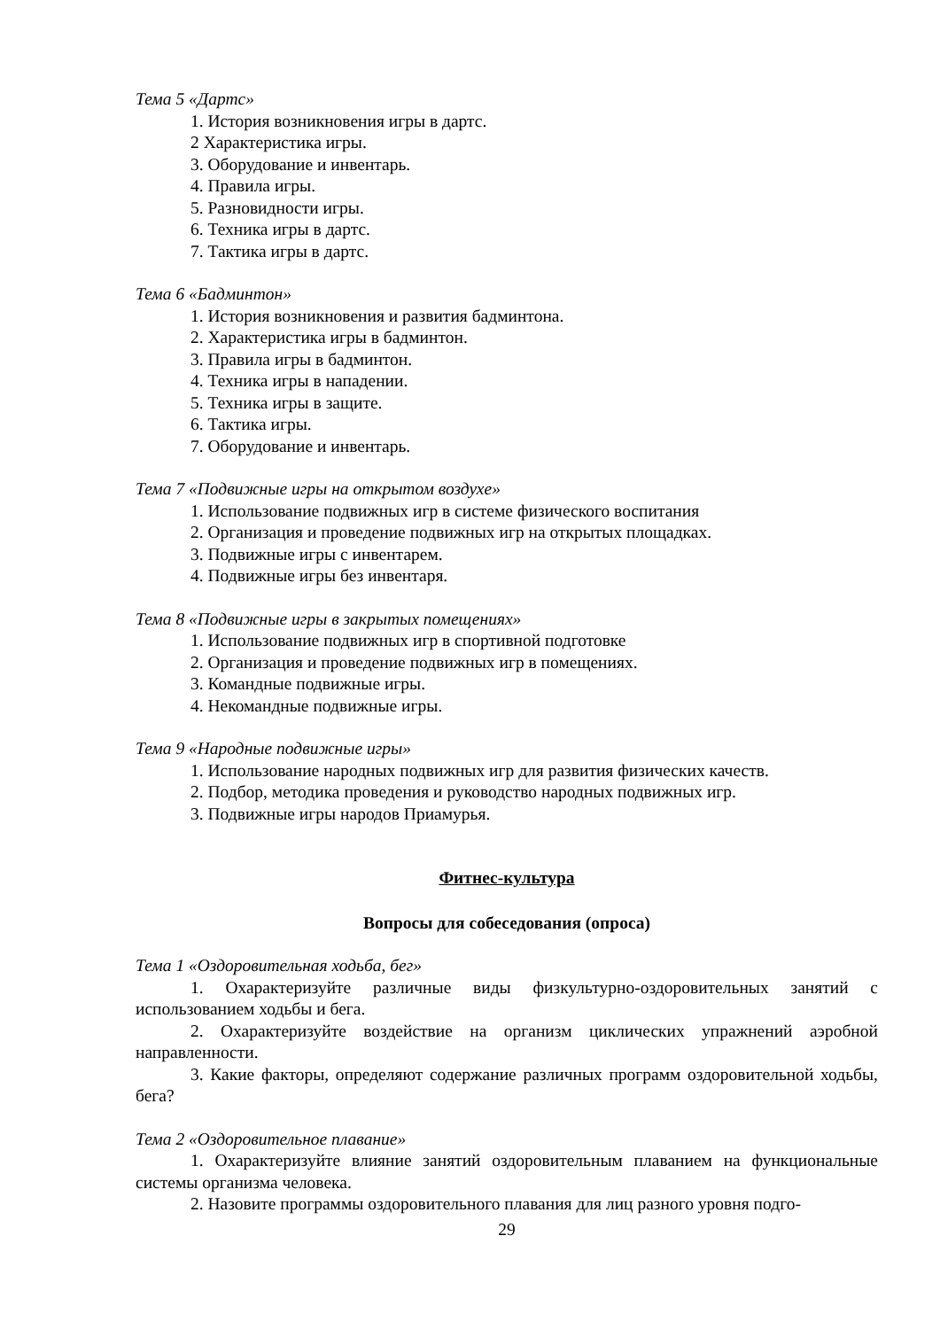Тема 5 «Дартс»
1. История возникновения игры в дартс.
2 Характеристика игры.
3. Оборудование и инвентарь.
4. Правила игры.
5. Разновидности игры.
6. Техника игры в дартс.
7. Тактика игры в дартс.
Тема 6 «Бадминтон»
1. История возникновения и развития бадминтона.
2. Характеристика игры в бадминтон.
3. Правила игры в бадминтон.
4. Техника игры в нападении.
5. Техника игры в защите.
6. Тактика игры.
7. Оборудование и инвентарь.
Тема 7 «Подвижные игры на открытом воздухе»
1. Использование подвижных игр в системе физического воспитания
2. Организация и проведение подвижных игр на открытых площадках.
3. Подвижные игры с инвентарем.
4. Подвижные игры без инвентаря.
Тема 8 «Подвижные игры в закрытых помещениях»
1. Использование подвижных игр в спортивной подготовке
2. Организация и проведение подвижных игр в помещениях.
3. Командные подвижные игры.
4. Некомандные подвижные игры.
Тема 9 «Народные подвижные игры»
1. Использование народных подвижных игр для развития физических качеств.
2. Подбор, методика проведения и руководство народных подвижных игр.
3. Подвижные игры народов Приамурья.
Фитнес-культура
Вопросы для собеседования (опроса)
Тема 1 «Оздоровительная ходьба, бег»
1. Охарактеризуйте различные виды физкультурно-оздоровительных занятий с использованием ходьбы и бега.
2. Охарактеризуйте воздействие на организм циклических упражнений аэробной направленности.
3. Какие факторы, определяют содержание различных программ оздоровительной ходьбы, бега?
Тема 2 «Оздоровительное плавание»
1. Охарактеризуйте влияние занятий оздоровительным плаванием на функциональные системы организма человека.
2. Назовите программы оздоровительного плавания для лиц разного уровня подго-
29